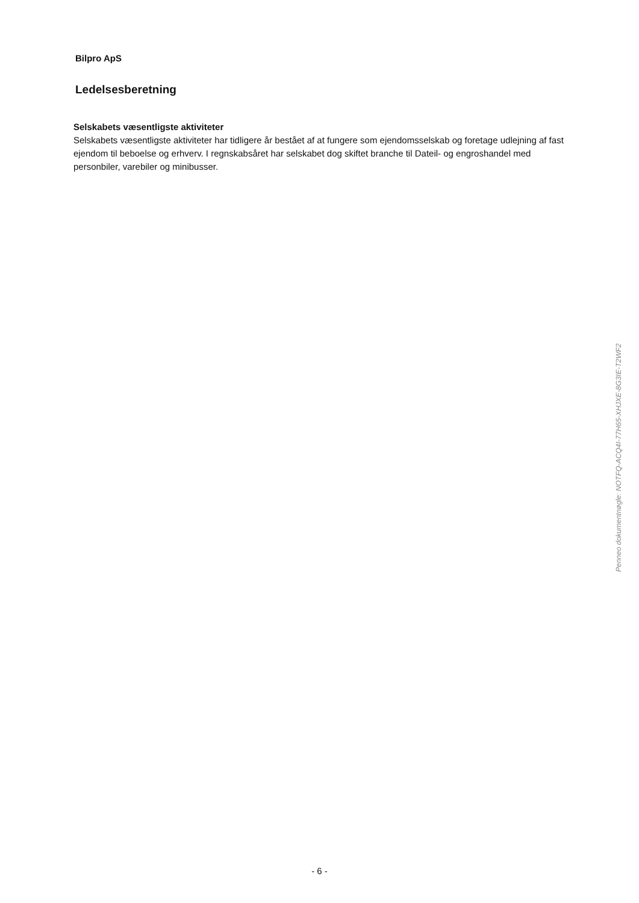Bilpro ApS
Ledelsesberetning
Selskabets væsentligste aktiviteter
Selskabets væsentligste aktiviteter har tidligere år bestået af at fungere som ejendomsselskab og foretage udlejning af fast ejendom til beboelse og erhverv. I regnskabsåret har selskabet dog skiftet branche til Dateil- og engroshandel med personbiler, varebiler og minibusser.
Penneo dokumentnøgle: NOTFQ-ACQ4I-77H65-XHJXE-8G3IE-T2WF2
- 6 -